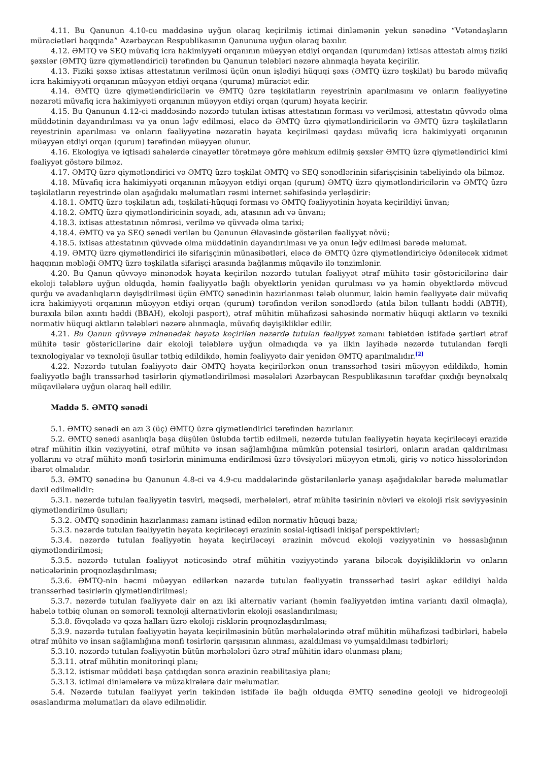4.11. Bu Qanunun 4.10-cu maddəsinə uyğun olaraq keçirilmiş ictimai dinləmənin yekun sənədinə “Vətəndaşların müraciətləri haqqında” Azərbaycan Respublikasının Qanununa uyğun olaraq baxılır.
4.12. ƏMTQ və SEQ müvafiq icra hakimiyyəti orqanının müəyyən etdiyi orqandan (qurumdan) ixtisas attestatı almış fiziki şəxslər (ƏMTQ üzrə qiymətləndirici) tərəfindən bu Qanunun tələbləri nəzərə alınmaqla həyata keçirilir.
4.13. Fiziki şəxsə ixtisas attestatının verilməsi üçün onun işlədiyi hüquqi şəxs (ƏMTQ üzrə təşkilat) bu barədə müvafiq icra hakimiyyəti orqanının müəyyən etdiyi orqana (quruma) müraciət edir.
4.14. ƏMTQ üzrə qiymətləndiricilərin və ƏMTQ üzrə təşkilatların reyestrinin aparılmasını və onların fəaliyyətinə nəzarəti müvafiq icra hakimiyyəti orqanının müəyyən etdiyi orqan (qurum) həyata keçirir.
4.15. Bu Qanunun 4.12-ci maddəsində nəzərdə tutulan ixtisas attestatının forması və verilməsi, attestatın qüvvədə olma müddətinin dayandırılması və ya onun ləğv edilməsi, eləcə də ƏMTQ üzrə qiymətləndiricilərin və ƏMTQ üzrə təşkilatların reyestrinin aparılması və onların fəaliyyətinə nəzarətin həyata keçirilməsi qaydası müvafiq icra hakimiyyəti orqanının müəyyən etdiyi orqan (qurum) tərəfindən müəyyən olunur.
4.16. Ekologiya və iqtisadi sahələrdə cinayətlər törətməyə görə məhkum edilmiş şəxslər ƏMTQ üzrə qiymətləndirici kimi fəaliyyət göstərə bilməz.
4.17. ƏMTQ üzrə qiymətləndirici və ƏMTQ üzrə təşkilat ƏMTQ və SEQ sənədlərinin sifarişçisinin tabeliyində ola bilməz.
4.18. Müvafiq icra hakimiyyəti orqanının müəyyən etdiyi orqan (qurum) ƏMTQ üzrə qiymətləndiricilərin və ƏMTQ üzrə təşkilatların reyestrində olan aşağıdakı məlumatları rəsmi internet səhifəsində yerləşdirir:
4.18.1. ƏMTQ üzrə təşkilatın adı, təşkilati-hüquqi forması və ƏMTQ fəaliyyətinin həyata keçirildiyi ünvan;
4.18.2. ƏMTQ üzrə qiymətləndiricinin soyadı, adı, atasının adı və ünvanı;
4.18.3. ixtisas attestatının nömrəsi, verilmə və qüvvədə olma tarixi;
4.18.4. ƏMTQ və ya SEQ sənədi verilən bu Qanunun Əlavəsində göstərilən fəaliyyət növü;
4.18.5. ixtisas attestatının qüvvədə olma müddətinin dayandırılması və ya onun ləğv edilməsi barədə məlumat.
4.19. ƏMTQ üzrə qiymətləndirici ilə sifarişçinin münasibətləri, eləcə də ƏMTQ üzrə qiymətləndiriciyə ödəniləcək xidmət haqqının məbləği ƏMTQ üzrə təşkilatla sifarişçi arasında bağlanmış müqavilə ilə tənzimlənir.
4.20. Bu Qanun qüvvəyə minənədək həyata keçirilən nəzərdə tutulan fəaliyyət ətraf mühitə təsir göstəricilərinə dair ekoloji tələblərə uyğun olduqda, həmin fəaliyyətlə bağlı obyektlərin yenidən qurulması və ya həmin obyektlərdə mövcud qurğu və avadanlıqların dəyişdirilməsi üçün ƏMTQ sənədinin hazırlanması tələb olunmur, lakin həmin fəaliyyətə dair müvafiq icra hakimiyyəti orqanının müəyyən etdiyi orqan (qurum) tərəfindən verilən sənədlərdə (atıla bilən tullantı həddi (ABTH), buraxıla bilən axıntı həddi (BBAH), ekoloji pasport), ətraf mühitin mühafizəsi sahəsində normativ hüquqi aktların və texniki normativ hüquqi aktların tələbləri nəzərə alınmaqla, müvafiq dəyişikliklər edilir.
4.21. Bu Qanun qüvvəyə minənədək həyata keçirilən nəzərdə tutulan fəaliyyət zamanı təbiətdən istifadə şərtləri ətraf mühitə təsir göstəricilərinə dair ekoloji tələblərə uyğun olmadıqda və ya ilkin layihədə nəzərdə tutulandan fərqli texnologiyalar və texnoloji üsullar tətbiq edildikdə, həmin fəaliyyətə dair yenidən ƏMTQ aparılmalıdır.<sup>[2]</sup>
4.22. Nəzərdə tutulan fəaliyyətə dair ƏMTQ həyata keçirilərkən onun transsərhəd təsiri müəyyən edildikdə, həmin fəaliyyətlə bağlı transsərhəd təsirlərin qiymətləndirilməsi məsələləri Azərbaycan Respublikasının tərəfdar çıxdığı beynəlxalq müqavilələrə uyğun olaraq həll edilir.
Maddə 5. ƏMTQ sənədi
5.1. ƏMTQ sənədi ən azı 3 (üç) ƏMTQ üzrə qiymətləndirici tərəfindən hazırlanır.
5.2. ƏMTQ sənədi asanlıqla başa düşülən üslubda tərtib edilməli, nəzərdə tutulan fəaliyyətin həyata keçiriləcəyi ərazidə ətraf mühitin ilkin vəziyyətini, ətraf mühitə və insan sağlamlığına mümkün potensial təsirləri, onların aradan qaldırılması yollarını və ətraf mühitə mənfi təsirlərin minimuma endirilməsi üzrə tövsiyələri müəyyən etməli, giriş və nəticə hissələrindən ibarət olmalıdır.
5.3. ƏMTQ sənədinə bu Qanunun 4.8-ci və 4.9-cu maddələrində göstərilənlərlə yanaşı aşağıdakılar barədə məlumatlar daxil edilməlidir:
5.3.1. nəzərdə tutulan fəaliyyətin təsviri, məqsədi, mərhələləri, ətraf mühitə təsirinin növləri və ekoloji risk səviyyəsinin qiymətləndirilmə üsulları;
5.3.2. ƏMTQ sənədinin hazırlanması zamanı istinad edilən normativ hüquqi baza;
5.3.3. nəzərdə tutulan fəaliyyətin həyata keçiriləcəyi ərazinin sosial-iqtisadi inkişaf perspektivləri;
5.3.4. nəzərdə tutulan fəaliyyətin həyata keçiriləcəyi ərazinin mövcud ekoloji vəziyyətinin və həssaslığının qiymətləndirilməsi;
5.3.5. nəzərdə tutulan fəaliyyət nəticəsində ətraf mühitin vəziyyətində yarana biləcək dəyişikliklərin və onların nəticələrinin proqnozlaşdırılması;
5.3.6. ƏMTQ-nin həcmi müəyyən edilərkən nəzərdə tutulan fəaliyyətin transsərhəd təsiri aşkar edildiyi halda transsərhəd təsirlərin qiymətləndirilməsi;
5.3.7. nəzərdə tutulan fəaliyyətə dair ən azı iki alternativ variant (həmin fəaliyyətdən imtina variantı daxil olmaqla), habelə tətbiq olunan ən səmərəli texnoloji alternativlərin ekoloji əsaslandırılması;
5.3.8. fövqəladə və qəza halları üzrə ekoloji risklərin proqnozlaşdırılması;
5.3.9. nəzərdə tutulan fəaliyyətin həyata keçirilməsinin bütün mərhələlərində ətraf mühitin mühafizəsi tədbirləri, habelə ətraf mühitə və insan sağlamlığına mənfi təsirlərin qarşısının alınması, azaldılması və yumşaldılması tədbirləri;
5.3.10. nəzərdə tutulan fəaliyyətin bütün mərhələləri üzrə ətraf mühitin idarə olunması planı;
5.3.11. ətraf mühitin monitorinqi planı;
5.3.12. istismar müddəti başa çatdıqdan sonra ərazinin reabilitasiya planı;
5.3.13. ictimai dinləmələrə və müzakirələrə dair məlumatlar.
5.4. Nəzərdə tutulan fəaliyyət yerin təkindən istifadə ilə bağlı olduqda ƏMTQ sənədinə geoloji və hidrogeoloji əsaslandırma məlumatları da əlavə edilməlidir.